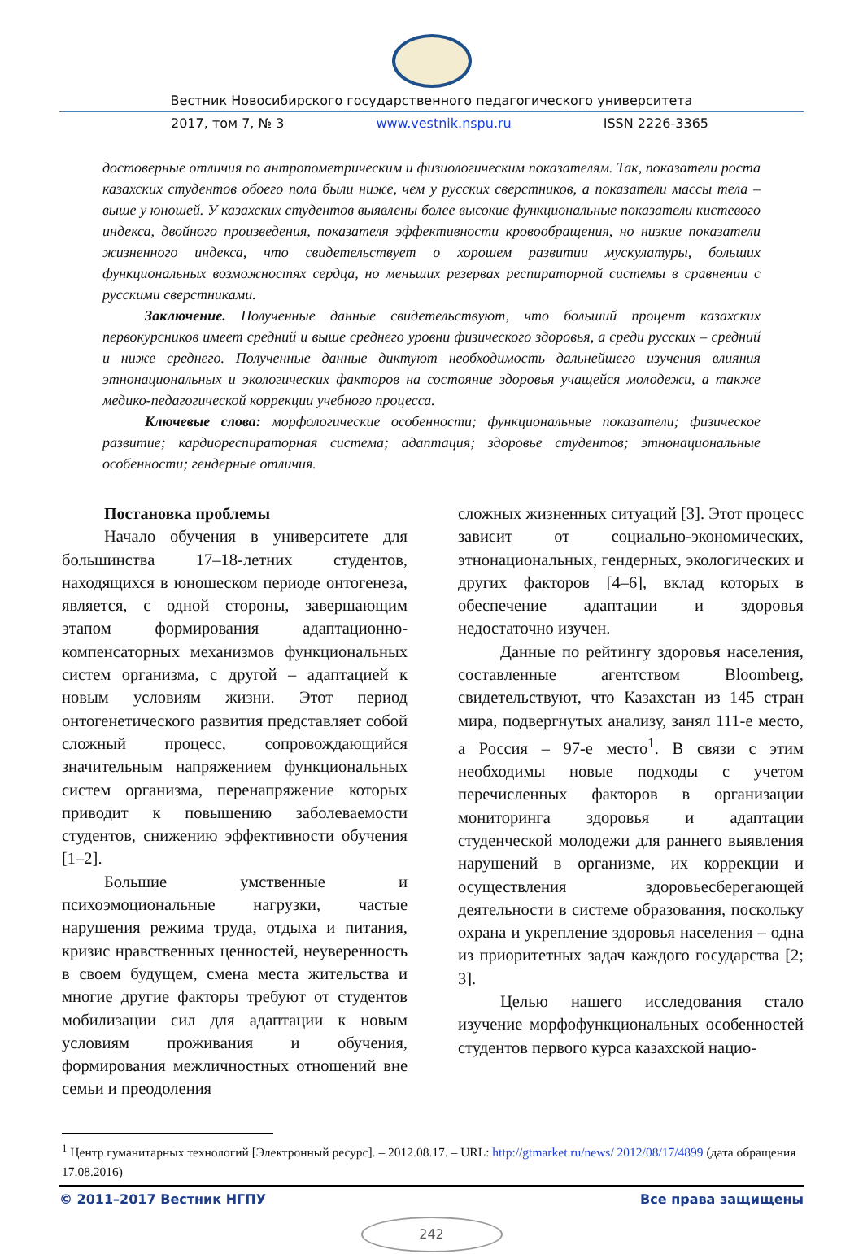Вестник Новосибирского государственного педагогического университета
2017, том 7, № 3 www.vestnik.nspu.ru ISSN 2226-3365
достоверные отличия по антропометрическим и физиологическим показателям. Так, показатели роста казахских студентов обоего пола были ниже, чем у русских сверстников, а показатели массы тела – выше у юношей. У казахских студентов выявлены более высокие функциональные показатели кистевого индекса, двойного произведения, показателя эффективности кровообращения, но низкие показатели жизненного индекса, что свидетельствует о хорошем развитии мускулатуры, больших функциональных возможностях сердца, но меньших резервах респираторной системы в сравнении с русскими сверстниками.
Заключение. Полученные данные свидетельствуют, что больший процент казахских первокурсников имеет средний и выше среднего уровни физического здоровья, а среди русских – средний и ниже среднего. Полученные данные диктуют необходимость дальнейшего изучения влияния этнонациональных и экологических факторов на состояние здоровья учащейся молодежи, а также медико-педагогической коррекции учебного процесса.
Ключевые слова: морфологические особенности; функциональные показатели; физическое развитие; кардиореспираторная система; адаптация; здоровье студентов; этнонациональные особенности; гендерные отличия.
Постановка проблемы
Начало обучения в университете для большинства 17–18-летних студентов, находящихся в юношеском периоде онтогенеза, является, с одной стороны, завершающим этапом формирования адаптационно-компенсаторных механизмов функциональных систем организма, с другой – адаптацией к новым условиям жизни. Этот период онтогенетического развития представляет собой сложный процесс, сопровождающийся значительным напряжением функциональных систем организма, перенапряжение которых приводит к повышению заболеваемости студентов, снижению эффективности обучения [1–2].
Большие умственные и психоэмоциональные нагрузки, частые нарушения режима труда, отдыха и питания, кризис нравственных ценностей, неуверенность в своем будущем, смена места жительства и многие другие факторы требуют от студентов мобилизации сил для адаптации к новым условиям проживания и обучения, формирования межличностных отношений вне семьи и преодоления
сложных жизненных ситуаций [3]. Этот процесс зависит от социально-экономических, этнонациональных, гендерных, экологических и других факторов [4–6], вклад которых в обеспечение адаптации и здоровья недостаточно изучен.
Данные по рейтингу здоровья населения, составленные агентством Bloomberg, свидетельствуют, что Казахстан из 145 стран мира, подвергнутых анализу, занял 111-е место, а Россия – 97-е место<sup>1</sup>. В связи с этим необходимы новые подходы с учетом перечисленных факторов в организации мониторинга здоровья и адаптации студенческой молодежи для раннего выявления нарушений в организме, их коррекции и осуществления здоровьесберегающей деятельности в системе образования, поскольку охрана и укрепление здоровья населения – одна из приоритетных задач каждого государства [2; 3].
Целью нашего исследования стало изучение морфофункциональных особенностей студентов первого курса казахской нацио-
<sup>1</sup> Центр гуманитарных технологий [Электронный ресурс]. – 2012.08.17. – URL: http://gtmarket.ru/news/ 2012/08/17/4899 (дата обращения 17.08.2016)
© 2011–2017 Вестник НГПУ Все права защищены
242